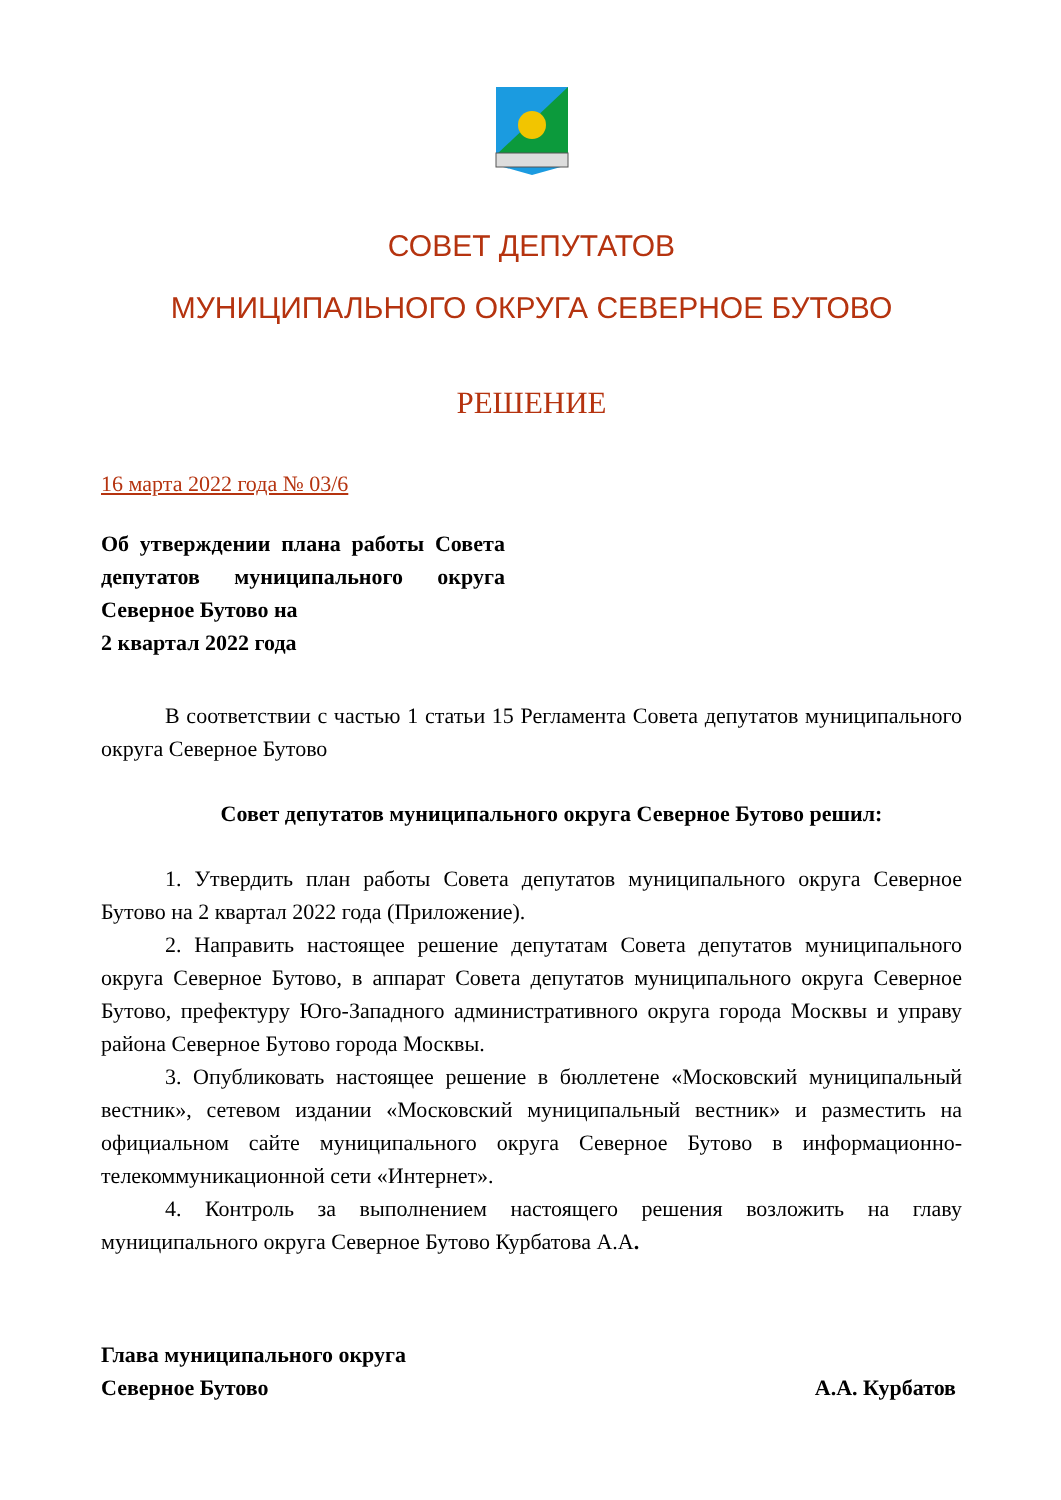СОВЕТ ДЕПУТАТОВ
МУНИЦИПАЛЬНОГО ОКРУГА СЕВЕРНОЕ БУТОВО
РЕШЕНИЕ
16 марта 2022 года № 03/6
Об утверждении плана работы Совета депутатов муниципального округа Северное Бутово на
2 квартал 2022 года
В соответствии с частью 1 статьи 15 Регламента Совета депутатов муниципального округа Северное Бутово
Совет депутатов муниципального округа Северное Бутово решил:
1. Утвердить план работы Совета депутатов муниципального округа Северное Бутово на 2 квартал 2022 года (Приложение).
2. Направить настоящее решение депутатам Совета депутатов муниципального округа Северное Бутово, в аппарат Совета депутатов муниципального округа Северное Бутово, префектуру Юго-Западного административного округа города Москвы и управу района Северное Бутово города Москвы.
3. Опубликовать настоящее решение в бюллетене «Московский муниципальный вестник», сетевом издании «Московский муниципальный вестник» и разместить на официальном сайте муниципального округа Северное Бутово в информационно-телекоммуникационной сети «Интернет».
4. Контроль за выполнением настоящего решения возложить на главу муниципального округа Северное Бутово Курбатова А.А.
Глава муниципального округа
Северное Бутово А.А. Курбатов